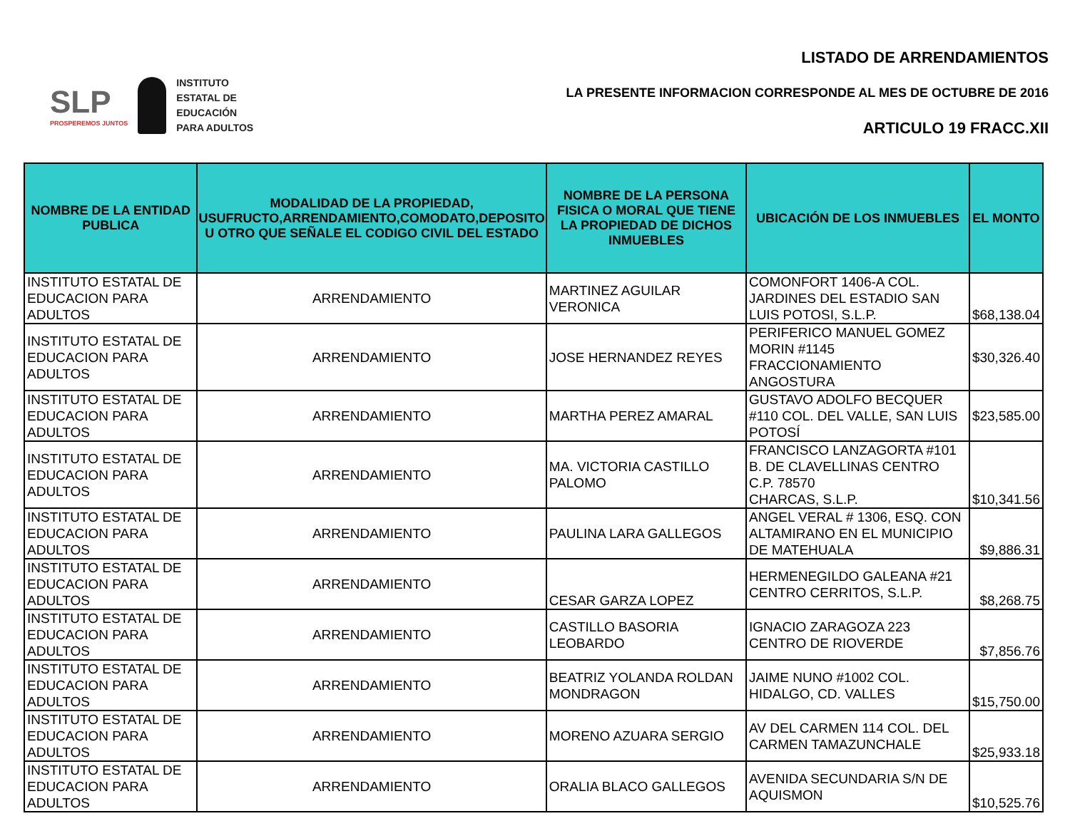SLP
PROSPEREMOS JUNTOS
INSTITUTO
ESTATAL DE
EDUCACIÓN
PARA ADULTOS
LISTADO DE ARRENDAMIENTOS
LA PRESENTE INFORMACION CORRESPONDE AL MES DE OCTUBRE DE 2016
ARTICULO 19 FRACC.XII
| NOMBRE DE LA ENTIDAD PUBLICA | MODALIDAD DE LA PROPIEDAD, USUFRUCTO,ARRENDAMIENTO,COMODATO,DEPOSITO U OTRO QUE SEÑALE EL CODIGO CIVIL DEL ESTADO | NOMBRE DE LA PERSONA FISICA O MORAL QUE TIENE LA PROPIEDAD DE DICHOS INMUEBLES | UBICACIÓN DE LOS INMUEBLES | EL MONTO |
| --- | --- | --- | --- | --- |
| INSTITUTO ESTATAL DE EDUCACION PARA ADULTOS | ARRENDAMIENTO | MARTINEZ AGUILAR VERONICA | COMONFORT 1406-A COL. JARDINES DEL ESTADIO SAN LUIS POTOSI, S.L.P. | $68,138.04 |
| INSTITUTO ESTATAL DE EDUCACION PARA ADULTOS | ARRENDAMIENTO | JOSE HERNANDEZ REYES | PERIFERICO MANUEL GOMEZ MORIN #1145 FRACCIONAMIENTO ANGOSTURA | $30,326.40 |
| INSTITUTO ESTATAL DE EDUCACION PARA ADULTOS | ARRENDAMIENTO | MARTHA PEREZ AMARAL | GUSTAVO ADOLFO BECQUER #110 COL. DEL VALLE, SAN LUIS POTOSÍ | $23,585.00 |
| INSTITUTO ESTATAL DE EDUCACION PARA ADULTOS | ARRENDAMIENTO | MA. VICTORIA CASTILLO PALOMO | FRANCISCO LANZAGORTA #101 B. DE CLAVELLINAS CENTRO C.P. 78570 CHARCAS, S.L.P. | $10,341.56 |
| INSTITUTO ESTATAL DE EDUCACION PARA ADULTOS | ARRENDAMIENTO | PAULINA LARA GALLEGOS | ANGEL VERAL # 1306, ESQ. CON ALTAMIRANO EN EL MUNICIPIO DE MATEHUALA | $9,886.31 |
| INSTITUTO ESTATAL DE EDUCACION PARA ADULTOS | ARRENDAMIENTO | CESAR GARZA LOPEZ | HERMENEGILDO GALEANA #21 CENTRO CERRITOS, S.L.P. | $8,268.75 |
| INSTITUTO ESTATAL DE EDUCACION PARA ADULTOS | ARRENDAMIENTO | CASTILLO BASORIA LEOBARDO | IGNACIO ZARAGOZA 223 CENTRO DE RIOVERDE | $7,856.76 |
| INSTITUTO ESTATAL DE EDUCACION PARA ADULTOS | ARRENDAMIENTO | BEATRIZ YOLANDA ROLDAN MONDRAGON | JAIME NUNO #1002 COL. HIDALGO, CD. VALLES | $15,750.00 |
| INSTITUTO ESTATAL DE EDUCACION PARA ADULTOS | ARRENDAMIENTO | MORENO AZUARA SERGIO | AV DEL CARMEN 114 COL. DEL CARMEN TAMAZUNCHALE | $25,933.18 |
| INSTITUTO ESTATAL DE EDUCACION PARA ADULTOS | ARRENDAMIENTO | ORALIA BLACO GALLEGOS | AVENIDA SECUNDARIA S/N DE AQUISMON | $10,525.76 |